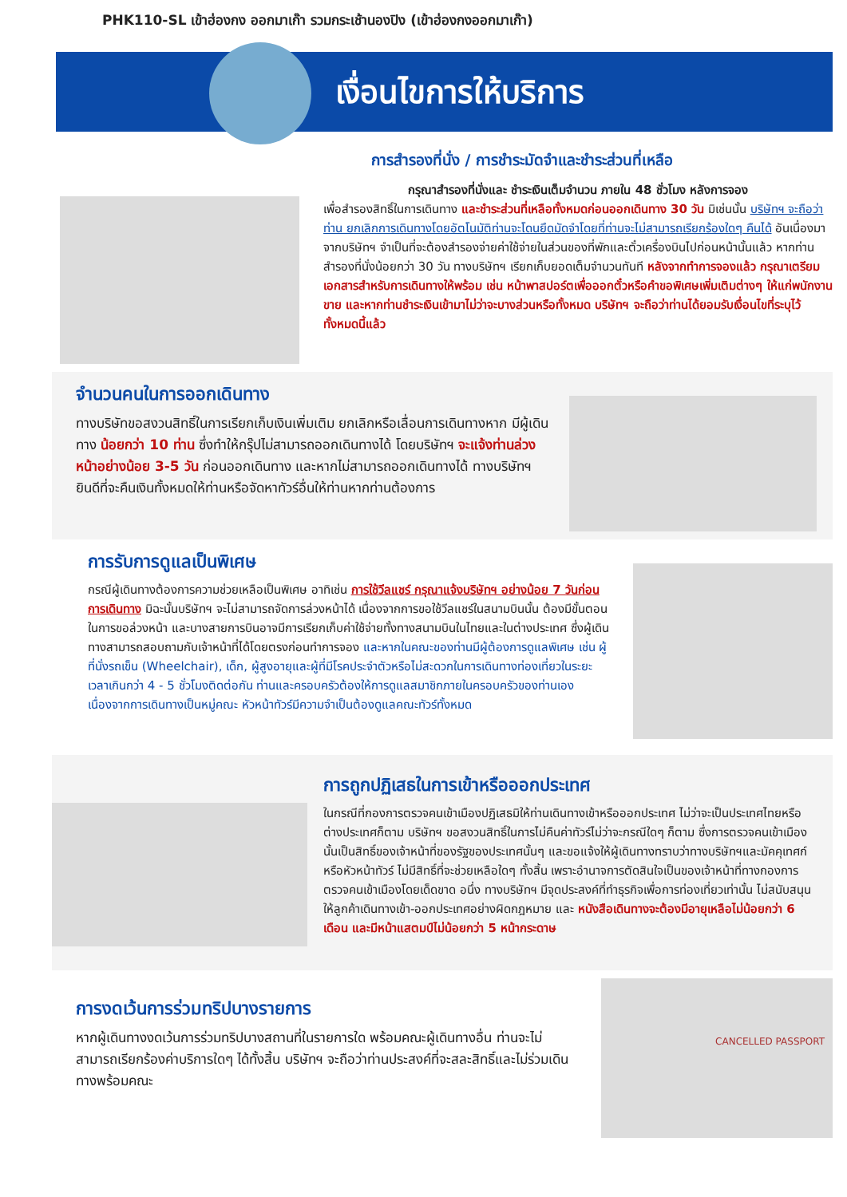PHK110-SL เข้าฮ่องกง ออกมาเก๊า รวมกระเช้านองปิง (เข้าฮ่องกงออกมาเก๊า)
เงื่อนไขการให้บริการ
การสำรองที่นั่ง / การชำระมัดจำและชำระส่วนที่เหลือ
กรุณาสำรองที่นั่งและ ชำระเงินเต็มจำนวน ภายใน 48 ชั่วโมง หลังการจอง
เพื่อสำรองสิทธิ์ในการเดินทาง และชำระส่วนที่เหลือทั้งหมดก่อนออกเดินทาง 30 วัน มิเช่นนั้น บริษัทฯ จะถือว่าท่าน ยกเลิกการเดินทางโดยอัตโนมัติท่านจะโดนยึดมัดจำโดยที่ท่านจะไม่สามารถเรียกร้องใดๆ คืนได้ อันเนื่องมาจากบริษัทฯ จำเป็นที่จะต้องสำรองจ่ายค่าใช้จ่ายในส่วนของที่พักและตั๋วเครื่องบินไปก่อนหน้านั้นแล้ว หากท่านสำรองที่นั่งน้อยกว่า 30 วัน ทางบริษัทฯ เรียกเก็บยอดเต็มจำนวนทันที หลังจากทำการจองแล้ว กรุณาเตรียมเอกสารสำหรับการเดินทางให้พร้อม เช่น หน้าพาสปอร์ตเพื่อออกตั๋วหรือคำขอพิเศษเพิ่มเติมต่างๆ ให้แก่พนักงานขาย และหากท่านชำระเงินเข้ามาไม่ว่าจะบางส่วนหรือทั้งหมด บริษัทฯ จะถือว่าท่านได้ยอมรับเงื่อนไขที่ระบุไว้ทั้งหมดนี้แล้ว
จำนวนคนในการออกเดินทาง
ทางบริษัทขอสงวนสิทธิ์ในการเรียกเก็บเงินเพิ่มเติม ยกเลิกหรือเลื่อนการเดินทางหาก มีผู้เดินทาง น้อยกว่า 10 ท่าน ซึ่งทำให้กรุ๊ปไม่สามารถออกเดินทางได้ โดยบริษัทฯ จะแจ้งท่านล่วงหน้าอย่างน้อย 3-5 วัน ก่อนออกเดินทาง และหากไม่สามารถออกเดินทางได้ ทางบริษัทฯ ยินดีที่จะคืนเงินทั้งหมดให้ท่านหรือจัดหาทัวร์อื่นให้ท่านหากท่านต้องการ
การรับการดูแลเป็นพิเศษ
กรณีผู้เดินทางต้องการความช่วยเหลือเป็นพิเศษ อาทิเช่น การใช้วีลแชร์ กรุณาแจ้งบริษัทฯ อย่างน้อย 7 วันก่อนการเดินทาง มิฉะนั้นบริษัทฯ จะไม่สามารถจัดการล่วงหน้าได้ เนื่องจากการขอใช้วีลแชร์ในสนามบินนั้น ต้องมีขั้นตอนในการขอล่วงหน้า และบางสายการบินอาจมีการเรียกเก็บค่าใช้จ่ายทั้งทางสนามบินในไทยและในต่างประเทศ ซึ่งผู้เดินทางสามารถสอบถามกับเจ้าหน้าที่ได้โดยตรงก่อนทำการจอง และหากในคณะของท่านมีผู้ต้องการดูแลพิเศษ เช่น ผู้ที่นั่งรถเข็น (Wheelchair), เด็ก, ผู้สูงอายุและผู้ที่มีโรคประจำตัวหรือไม่สะดวกในการเดินทางท่องเที่ยวในระยะเวลาเกินกว่า 4 - 5 ชั่วโมงติดต่อกัน ท่านและครอบครัวต้องให้การดูแลสมาชิกภายในครอบครัวของท่านเอง เนื่องจากการเดินทางเป็นหมู่คณะ หัวหน้าทัวร์มีความจำเป็นต้องดูแลคณะทัวร์ทั้งหมด
การถูกปฏิเสธในการเข้าหรือออกประเทศ
ในกรณีที่กองการตรวจคนเข้าเมืองปฏิเสธมิให้ท่านเดินทางเข้าหรือออกประเทศ ไม่ว่าจะเป็นประเทศไทยหรือต่างประเทศก็ตาม บริษัทฯ ขอสงวนสิทธิ์ในการไม่คืนค่าทัวร์ไม่ว่าจะกรณีใดๆ ก็ตาม ซึ่งการตรวจคนเข้าเมืองนั้นเป็นสิทธิ์ของเจ้าหน้าที่ของรัฐของประเทศนั้นๆ และขอแจ้งให้ผู้เดินทางทราบว่าทางบริษัทฯและมัคคุเทศก์หรือหัวหน้าทัวร์ ไม่มีสิทธิ์ที่จะช่วยเหลือใดๆ ทั้งสิ้น เพราะอำนาจการตัดสินใจเป็นของเจ้าหน้าที่ทางกองการตรวจคนเข้าเมืองโดยเด็ดขาด อนึ่ง ทางบริษัทฯ มีจุดประสงค์ที่ทำธุรกิจเพื่อการท่องเที่ยวเท่านั้น ไม่สนับสนุนให้ลูกค้าเดินทางเข้า-ออกประเทศอย่างผิดกฎหมาย และ หนังสือเดินทางจะต้องมีอายุเหลือไม่น้อยกว่า 6 เดือน และมีหน้าแสตมป์ไม่น้อยกว่า 5 หน้ากระดาษ
การงดเว้นการร่วมทริปบางรายการ
หากผู้เดินทางงดเว้นการร่วมทริปบางสถานที่ในรายการใด พร้อมคณะผู้เดินทางอื่น ท่านจะไม่สามารถเรียกร้องค่าบริการใดๆ ได้ทั้งสิ้น บริษัทฯ จะถือว่าท่านประสงค์ที่จะสละสิทธิ์และไม่ร่วมเดินทางพร้อมคณะ
CANCELLED PASSPORT